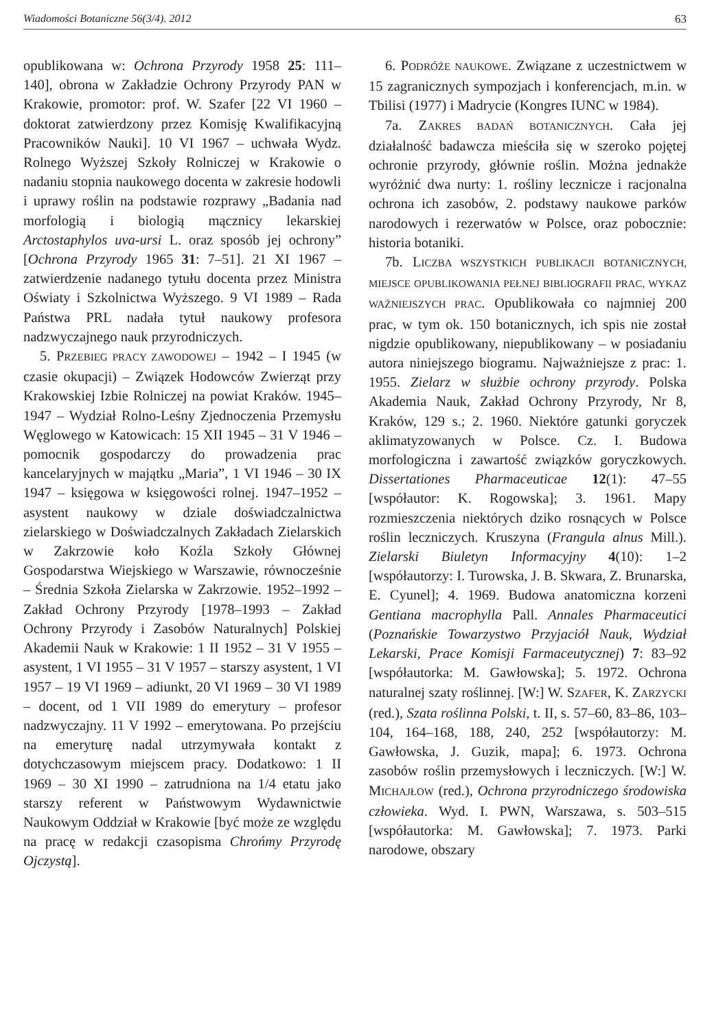Wiadomości Botaniczne 56(3/4). 2012 63
opublikowana w: Ochrona Przyrody 1958 25: 111–140], obrona w Zakładzie Ochrony Przyrody PAN w Krakowie, promotor: prof. W. Szafer [22 VI 1960 – doktorat zatwierdzony przez Komisję Kwalifikacyjną Pracowników Nauki]. 10 VI 1967 – uchwała Wydz. Rolnego Wyższej Szkoły Rolniczej w Krakowie o nadaniu stopnia naukowego docenta w zakresie hodowli i uprawy roślin na podstawie rozprawy „Badania nad morfologią i biologią mącznicy lekarskiej Arctostaphylos uva-ursi L. oraz sposób jej ochrony” [Ochrona Przyrody 1965 31: 7–51]. 21 XI 1967 – zatwierdzenie nadanego tytułu docenta przez Ministra Oświaty i Szkolnictwa Wyższego. 9 VI 1989 – Rada Państwa PRL nadała tytuł naukowy profesora nadzwyczajnego nauk przyrodniczych.
5. PRZEBIEG PRACY ZAWODOWEJ – 1942 – I 1945 (w czasie okupacji) – Związek Hodowców Zwierząt przy Krakowskiej Izbie Rolniczej na powiat Kraków. 1945–1947 – Wydział Rolno-Leśny Zjednoczenia Przemysłu Węglowego w Katowicach: 15 XII 1945 – 31 V 1946 – pomocnik gospodarczy do prowadzenia prac kancelaryjnych w majątku „Maria”, 1 VI 1946 – 30 IX 1947 – księgowa w księgowości rolnej. 1947–1952 – asystent naukowy w dziale doświadczalnictwa zielarskiego w Doświadczalnych Zakładach Zielarskich w Zakrzowie koło Koźla Szkoły Głównej Gospodarstwa Wiejskiego w Warszawie, równocześnie – Średnia Szkoła Zielarska w Zakrzowie. 1952–1992 – Zakład Ochrony Przyrody [1978–1993 – Zakład Ochrony Przyrody i Zasobów Naturalnych] Polskiej Akademii Nauk w Krakowie: 1 II 1952 – 31 V 1955 – asystent, 1 VI 1955 – 31 V 1957 – starszy asystent, 1 VI 1957 – 19 VI 1969 – adiunkt, 20 VI 1969 – 30 VI 1989 – docent, od 1 VII 1989 do emerytury – profesor nadzwyczajny. 11 V 1992 – emerytowana. Po przejściu na emeryturę nadal utrzymywała kontakt z dotychczasowym miejscem pracy. Dodatkowo: 1 II 1969 – 30 XI 1990 – zatrudniona na 1/4 etatu jako starszy referent w Państwowym Wydawnictwie Naukowym Oddział w Krakowie [być może ze względu na pracę w redakcji czasopisma Chrońmy Przyrodę Ojczystą].
6. PODRÓŻE NAUKOWE. Związane z uczestnictwem w 15 zagranicznych sympozjach i konferencjach, m.in. w Tbilisi (1977) i Madrycie (Kongres IUNC w 1984).
7a. ZAKRES BADAŃ BOTANICZNYCH. Cała jej działalność badawcza mieściła się w szeroko pojętej ochronie przyrody, głównie roślin. Można jednakże wyróżnić dwa nurty: 1. rośliny lecznicze i racjonalna ochrona ich zasobów, 2. podstawy naukowe parków narodowych i rezerwatów w Polsce, oraz pobocznie: historia botaniki.
7b. LICZBA WSZYSTKICH PUBLIKACJI BOTANICZNYCH, MIEJSCE OPUBLIKOWANIA PEŁNEJ BIBLIOGRAFII PRAC, WYKAZ WAŻNIEJSZYCH PRAC. Opublikowała co najmniej 200 prac, w tym ok. 150 botanicznych, ich spis nie został nigdzie opublikowany, niepublikowany – w posiadaniu autora niniejszego biogramu. Najważniejsze z prac: 1. 1955. Zielarz w służbie ochrony przyrody. Polska Akademia Nauk, Zakład Ochrony Przyrody, Nr 8, Kraków, 129 s.; 2. 1960. Niektóre gatunki goryczek aklimatyzowanych w Polsce. Cz. I. Budowa morfologiczna i zawartość związków goryczkowych. Dissertationes Pharmaceuticae 12(1): 47–55 [współautor: K. Rogowska]; 3. 1961. Mapy rozmieszczenia niektórych dziko rosnących w Polsce roślin leczniczych. Kruszyna (Frangula alnus Mill.). Zielarski Biuletyn Informacyjny 4(10): 1–2 [współautorzy: I. Turowska, J. B. Skwara, Z. Brunarska, E. Cyunel]; 4. 1969. Budowa anatomiczna korzeni Gentiana macrophylla Pall. Annales Pharmaceutici (Poznańskie Towarzystwo Przyjaciół Nauk, Wydział Lekarski, Prace Komisji Farmaceutycznej) 7: 83–92 [współautorka: M. Gawłowska]; 5. 1972. Ochrona naturalnej szaty roślinnej. [W:] W. SZAFER, K. ZARZYCKI (red.), Szata roślinna Polski, t. II, s. 57–60, 83–86, 103–104, 164–168, 188, 240, 252 [współautorzy: M. Gawłowska, J. Guzik, mapa]; 6. 1973. Ochrona zasobów roślin przemysłowych i leczniczych. [W:] W. MICHAJŁOW (red.), Ochrona przyrodniczego środowiska człowieka. Wyd. I. PWN, Warszawa, s. 503–515 [współautorka: M. Gawłowska]; 7. 1973. Parki narodowe, obszary